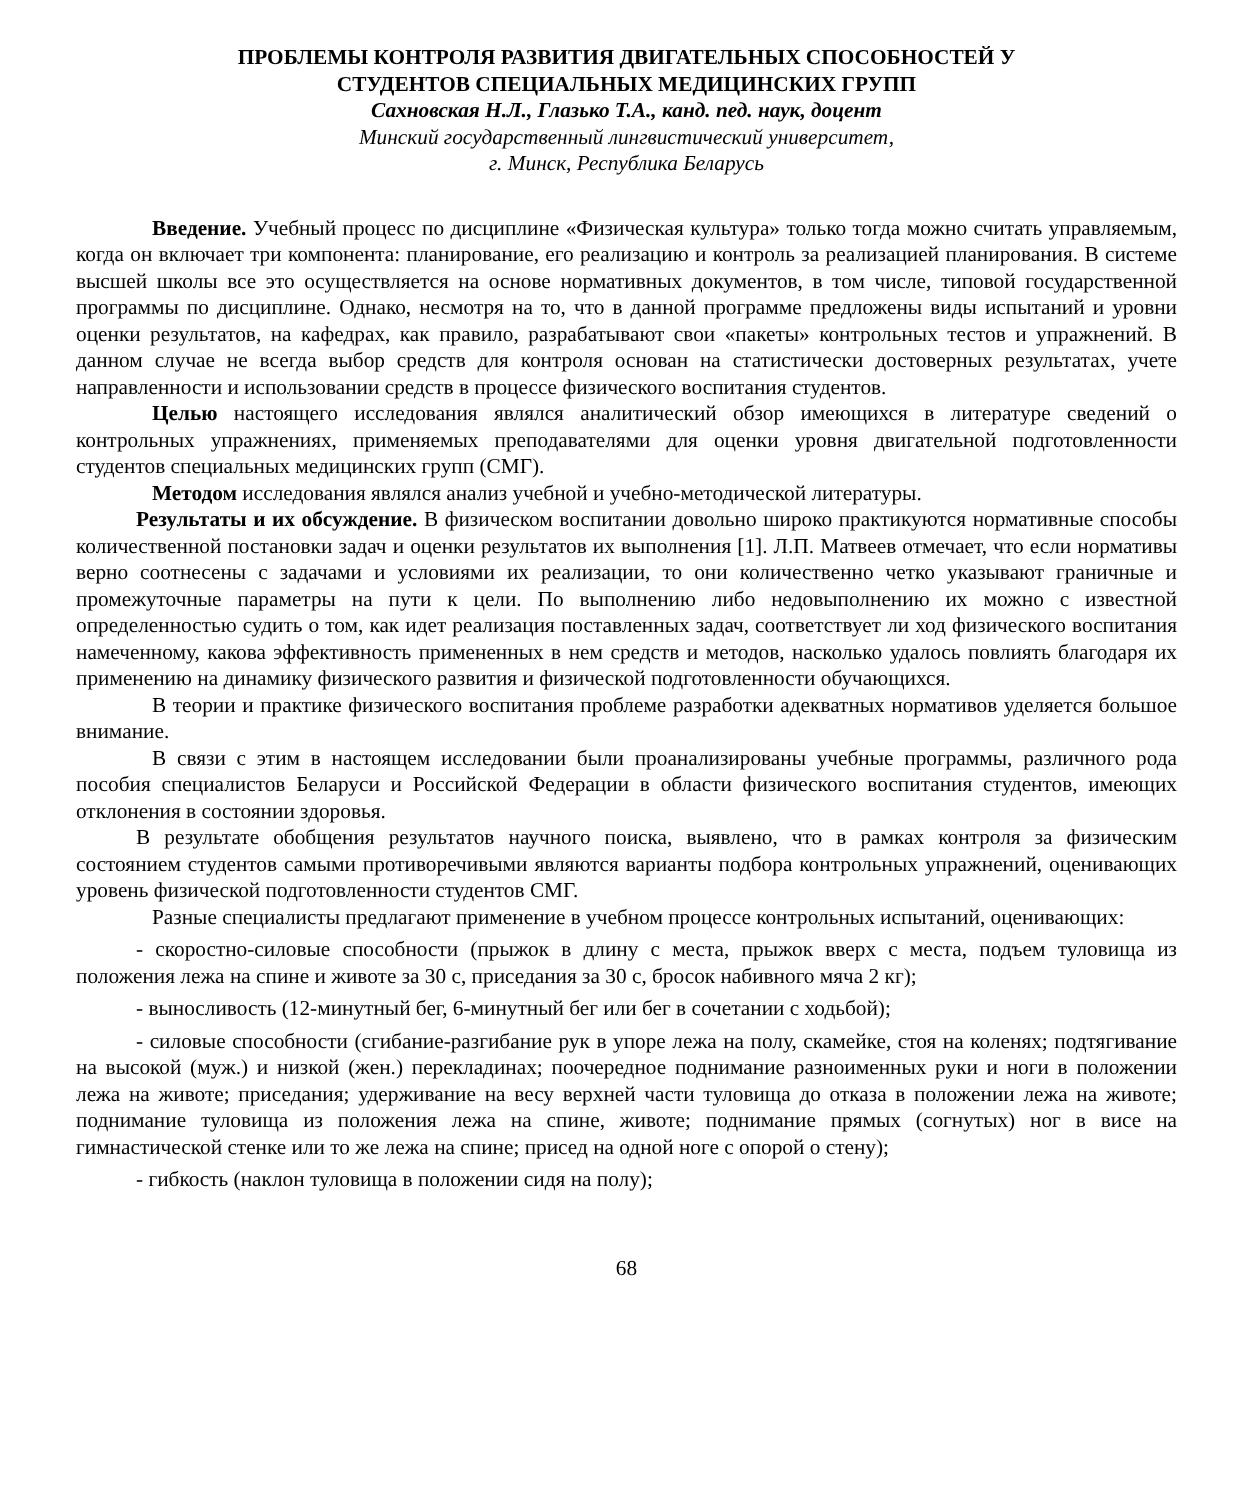ПРОБЛЕМЫ КОНТРОЛЯ РАЗВИТИЯ ДВИГАТЕЛЬНЫХ СПОСОБНОСТЕЙ У
СТУДЕНТОВ СПЕЦИАЛЬНЫХ МЕДИЦИНСКИХ ГРУПП
Сахновская Н.Л., Глазько Т.А., канд. пед. наук, доцент
Минский государственный лингвистический университет,
г. Минск, Республика Беларусь
Введение. Учебный процесс по дисциплине «Физическая культура» только тогда можно считать управляемым, когда он включает три компонента: планирование, его реализацию и контроль за реализацией планирования. В системе высшей школы все это осуществляется на основе нормативных документов, в том числе, типовой государственной программы по дисциплине. Однако, несмотря на то, что в данной программе предложены виды испытаний и уровни оценки результатов, на кафедрах, как правило, разрабатывают свои «пакеты» контрольных тестов и упражнений. В данном случае не всегда выбор средств для контроля основан на статистически достоверных результатах, учете направленности и использовании средств в процессе физического воспитания студентов.
Целью настоящего исследования являлся аналитический обзор имеющихся в литературе сведений о контрольных упражнениях, применяемых преподавателями для оценки уровня двигательной подготовленности студентов специальных медицинских групп (СМГ).
Методом исследования являлся анализ учебной и учебно-методической литературы.
Результаты и их обсуждение. В физическом воспитании довольно широко практикуются нормативные способы количественной постановки задач и оценки результатов их выполнения [1]. Л.П. Матвеев отмечает, что если нормативы верно соотнесены с задачами и условиями их реализации, то они количественно четко указывают граничные и промежуточные параметры на пути к цели. По выполнению либо недовыполнению их можно с известной определенностью судить о том, как идет реализация поставленных задач, соответствует ли ход физического воспитания намеченному, какова эффективность примененных в нем средств и методов, насколько удалось повлиять благодаря их применению на динамику физического развития и физической подготовленности обучающихся.
В теории и практике физического воспитания проблеме разработки адекватных нормативов уделяется большое внимание.
В связи с этим в настоящем исследовании были проанализированы учебные программы, различного рода пособия специалистов Беларуси и Российской Федерации в области физического воспитания студентов, имеющих отклонения в состоянии здоровья.
В результате обобщения результатов научного поиска, выявлено, что в рамках контроля за физическим состоянием студентов самыми противоречивыми являются варианты подбора контрольных упражнений, оценивающих уровень физической подготовленности студентов СМГ.
Разные специалисты предлагают применение в учебном процессе контрольных испытаний, оценивающих:
- скоростно-силовые способности (прыжок в длину с места, прыжок вверх с места, подъем туловища из положения лежа на спине и животе за 30 с, приседания за 30 с, бросок набивного мяча 2 кг);
- выносливость (12-минутный бег, 6-минутный бег или бег в сочетании с ходьбой);
- силовые способности (сгибание-разгибание рук в упоре лежа на полу, скамейке, стоя на коленях; подтягивание на высокой (муж.) и низкой (жен.) перекладинах; поочередное поднимание разноименных руки и ноги в положении лежа на животе; приседания; удерживание на весу верхней части туловища до отказа в положении лежа на животе; поднимание туловища из положения лежа на спине, животе; поднимание прямых (согнутых) ног в висе на гимнастической стенке или то же лежа на спине; присед на одной ноге с опорой о стену);
- гибкость (наклон туловища в положении сидя на полу);
68